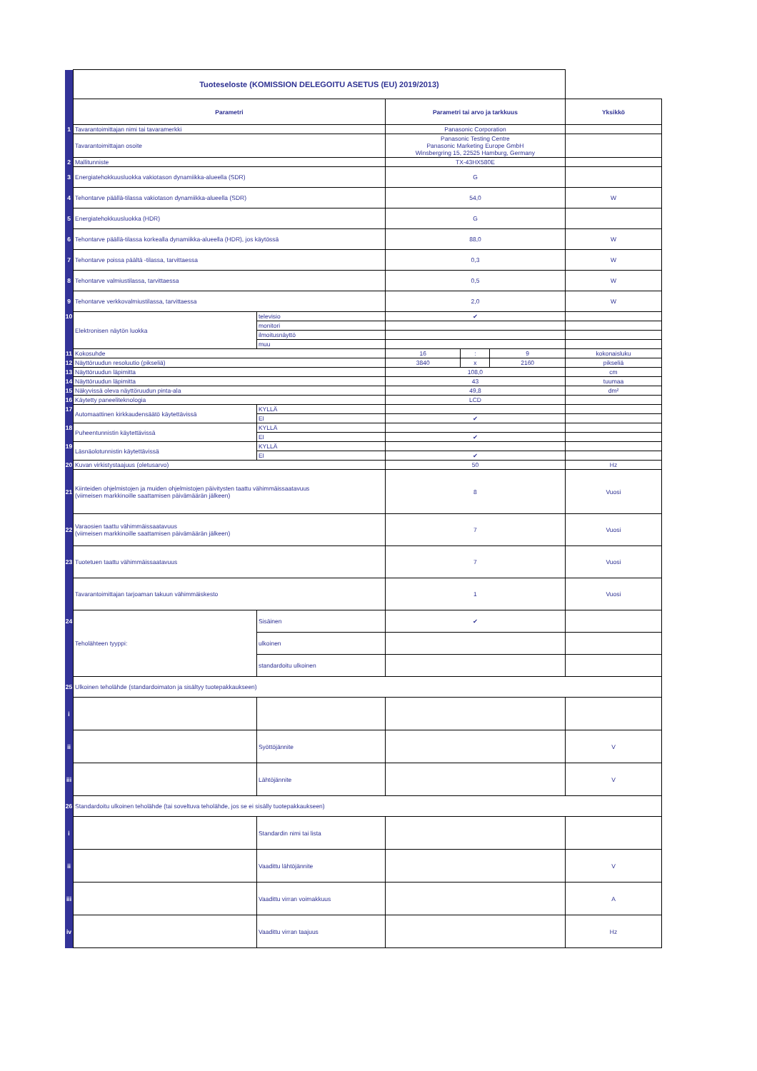| | Tuoteseloste (KOMISSION DELEGOITU ASETUS (EU) 2019/2013) | | | | | |
| | Parametri | | Parametri tai arvo ja tarkkuus | | | Yksikkö |
| 1 | Tavarantoimittajan nimi tai tavaramerkki | | Panasonic Corporation | | | |
| | Tavarantoimittajan osoite | | Panasonic Testing Centre Panasonic Marketing Europe GmbH Winsbergring 15, 22525 Hamburg, Germany | | | |
| 2 | Mallitunniste | | TX-43HX580E | | | |
| 3 | Energiatehokkuusluokka vakiotason dynamiikka-alueella (SDR) | | G | | | |
| 4 | Tehontarve päällä-tilassa vakiotason dynamiikka-alueella (SDR) | | 54,0 | | | W |
| 5 | Energiatehokkuusluokka (HDR) | | G | | | |
| 6 | Tehontarve päällä-tilassa korkealla dynamiikka-alueella (HDR), jos käytössä | | 88,0 | | | W |
| 7 | Tehontarve poissa päältä -tilassa, tarvittaessa | | 0,3 | | | W |
| 8 | Tehontarve valmiustilassa, tarvittaessa | | 0,5 | | | W |
| 9 | Tehontarve verkkovalmiustilassa, tarvittaessa | | 2,0 | | | W |
| 10 | Elektronisen näytön luokka | televisio | ✔ | | | |
| | | monitori | | | | |
| | | ilmoitusnäyttö | | | | |
| | | muu | | | | |
| 11 | Kokosuhde | | 16 | : | 9 | kokonaisluku |
| 12 | Näyttöruudun resoluutio (pikseliä) | | 3840 | x | 2160 | pikseliä |
| 13 | Näyttöruudun läpimitta | | 108,0 | | | cm |
| 14 | Näyttöruudun läpimitta | | 43 | | | tuumaa |
| 15 | Näkyvissä oleva näyttöruudun pinta-ala | | 49,8 | | | dm² |
| 16 | Käytetty paneeliteknologia | | LCD | | | |
| 17 | Automaattinen kirkkaudensäätö käytettävissä | KYLLÄ | | | | |
| | | EI | ✔ | | | |
| 18 | Puheentunnistin käytettävissä | KYLLÄ | | | | |
| | | EI | ✔ | | | |
| 19 | Läsnäolotunnistin käytettävissä | KYLLÄ | | | | |
| | | EI | ✔ | | | |
| 20 | Kuvan virkistystaajuus (oletusarvo) | | 50 | | | Hz |
| 21 | Kiinteiden ohjelmistojen ja muiden ohjelmistojen päivitysten taattu vähimmäissaatavuus (viimeisen markkinoille saattamisen päivämäärän jälkeen) | | 8 | | | Vuosi |
| 22 | Varaosien taattu vähimmäissaatavuus (viimeisen markkinoille saattamisen päivämäärän jälkeen) | | 7 | | | Vuosi |
| 23 | Tuotetuen taattu vähimmäissaatavuus | | 7 | | | Vuosi |
| | Tavarantoimittajan tarjoaman takuun vähimmäiskesto | | 1 | | | Vuosi |
| 24 | Teholähteen tyyppi: | Sisäinen | ✔ | | | |
| | | ulkoinen | | | | |
| | | standardoitu ulkoinen | | | | |
| 25 | Ulkoinen teholähde (standardoimaton ja sisältyy tuotepakkaukseen) | | | | | |
| i | | | | | | |
| ii | | Syöttöjännite | | | | V |
| iii | | Lähtöjännite | | | | V |
| 26 | Standardoitu ulkoinen teholähde (tai soveltuva teholähde, jos se ei sisälly tuotepakkaukseen) | | | | | |
| i | | Standardin nimi tai lista | | | | |
| ii | | Vaadittu lähtöjännite | | | | V |
| iii | | Vaadittu virran voimakkuus | | | | A |
| iv | | Vaadittu virran taajuus | | | | Hz |